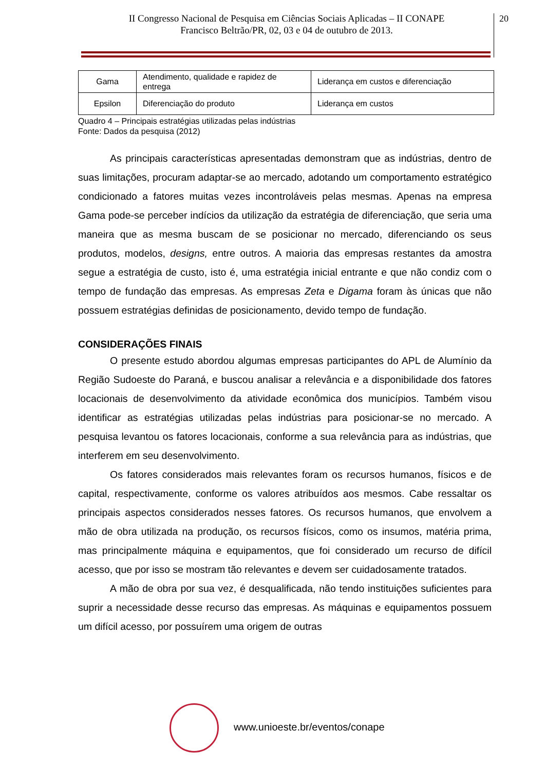II Congresso Nacional de Pesquisa em Ciências Sociais Aplicadas – II CONAPE
Francisco Beltrão/PR, 02, 03 e 04 de outubro de 2013.
20
| Gama | Atendimento, qualidade e rapidez de entrega | Liderança em custos e diferenciação |
| Epsilon | Diferenciação do produto | Liderança em custos |
Quadro 4 – Principais estratégias utilizadas pelas indústrias
Fonte: Dados da pesquisa (2012)
As principais características apresentadas demonstram que as indústrias, dentro de suas limitações, procuram adaptar-se ao mercado, adotando um comportamento estratégico condicionado a fatores muitas vezes incontroláveis pelas mesmas. Apenas na empresa Gama pode-se perceber indícios da utilização da estratégia de diferenciação, que seria uma maneira que as mesma buscam de se posicionar no mercado, diferenciando os seus produtos, modelos, designs, entre outros. A maioria das empresas restantes da amostra segue a estratégia de custo, isto é, uma estratégia inicial entrante e que não condiz com o tempo de fundação das empresas. As empresas Zeta e Digama foram às únicas que não possuem estratégias definidas de posicionamento, devido tempo de fundação.
CONSIDERAÇÕES FINAIS
O presente estudo abordou algumas empresas participantes do APL de Alumínio da Região Sudoeste do Paraná, e buscou analisar a relevância e a disponibilidade dos fatores locacionais de desenvolvimento da atividade econômica dos municípios. Também visou identificar as estratégias utilizadas pelas indústrias para posicionar-se no mercado. A pesquisa levantou os fatores locacionais, conforme a sua relevância para as indústrias, que interferem em seu desenvolvimento.
Os fatores considerados mais relevantes foram os recursos humanos, físicos e de capital, respectivamente, conforme os valores atribuídos aos mesmos. Cabe ressaltar os principais aspectos considerados nesses fatores. Os recursos humanos, que envolvem a mão de obra utilizada na produção, os recursos físicos, como os insumos, matéria prima, mas principalmente máquina e equipamentos, que foi considerado um recurso de difícil acesso, que por isso se mostram tão relevantes e devem ser cuidadosamente tratados.
A mão de obra por sua vez, é desqualificada, não tendo instituições suficientes para suprir a necessidade desse recurso das empresas. As máquinas e equipamentos possuem um difícil acesso, por possuírem uma origem de outras
www.unioeste.br/eventos/conape